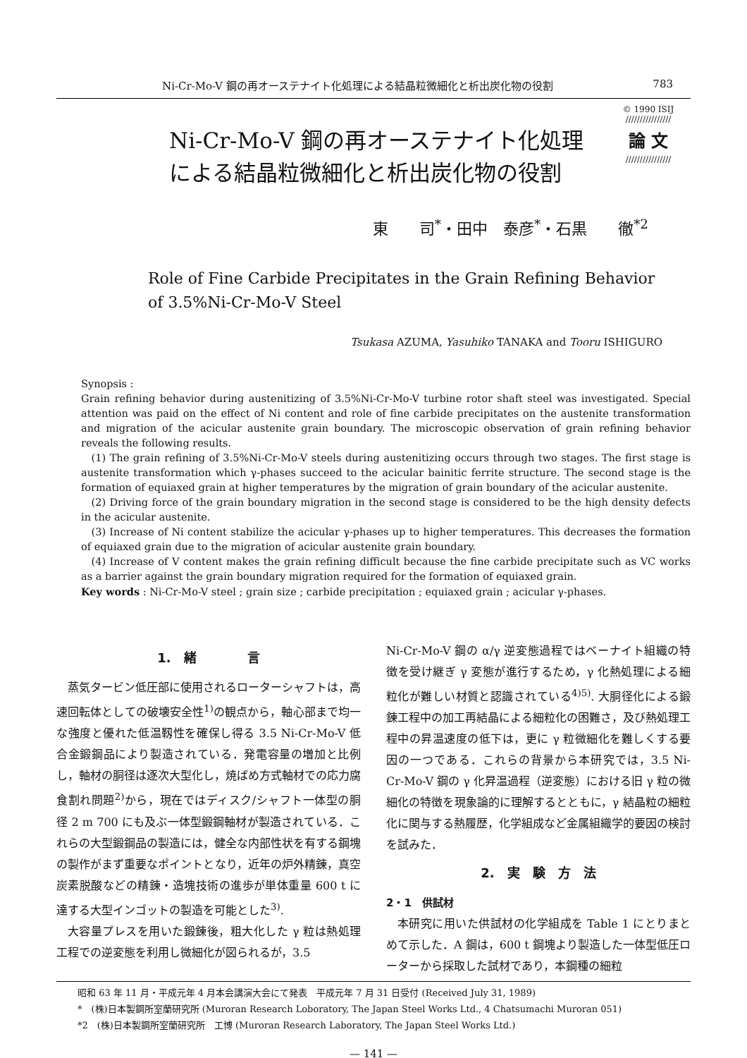Ni-Cr-Mo-V 鋼の再オーステナイト化処理による結晶粒微細化と析出炭化物の役割 783
Ni-Cr-Mo-V 鋼の再オーステナイト化処理
による結晶粒微細化と析出炭化物の役割
© 1990 ISIJ
////////////////
論 文
////////////////
東　　司<sup>*</sup>・田中　泰彦<sup>*</sup>・石黒　　徹<sup>*2</sup>
Role of Fine Carbide Precipitates in the Grain Refining Behavior
of 3.5%Ni-Cr-Mo-V Steel
Tsukasa AZUMA, Yasuhiko TANAKA and Tooru ISHIGURO
Synopsis :
Grain refining behavior during austenitizing of 3.5%Ni-Cr-Mo-V turbine rotor shaft steel was investigated. Special attention was paid on the effect of Ni content and role of fine carbide precipitates on the austenite transformation and migration of the acicular austenite grain boundary. The microscopic observation of grain refining behavior reveals the following results.
(1) The grain refining of 3.5%Ni-Cr-Mo-V steels during austenitizing occurs through two stages. The first stage is austenite transformation which γ-phases succeed to the acicular bainitic ferrite structure. The second stage is the formation of equiaxed grain at higher temperatures by the migration of grain boundary of the acicular austenite.
(2) Driving force of the grain boundary migration in the second stage is considered to be the high density defects in the acicular austenite.
(3) Increase of Ni content stabilize the acicular γ-phases up to higher temperatures. This decreases the formation of equiaxed grain due to the migration of acicular austenite grain boundary.
(4) Increase of V content makes the grain refining difficult because the fine carbide precipitate such as VC works as a barrier against the grain boundary migration required for the formation of equiaxed grain.
Key words : Ni-Cr-Mo-V steel ; grain size ; carbide precipitation ; equiaxed grain ; acicular γ-phases.
1.　緒　　　　言
蒸気タービン低圧部に使用されるローターシャフトは，高速回転体としての破壊安全性<sup>1)</sup>の観点から，軸心部まで均一な強度と優れた低温靱性を確保し得る 3.5 Ni-Cr-Mo-V 低合金鍛鋼品により製造されている．発電容量の増加と比例し，軸材の胴径は逐次大型化し，焼ばめ方式軸材での応力腐食割れ問題<sup>2)</sup>から，現在ではディスク/シャフト一体型の胴径 2 m 700 にも及ぶ一体型鍛鋼軸材が製造されている．これらの大型鍛鋼品の製造には，健全な内部性状を有する鋼塊の製作がまず重要なポイントとなり，近年の炉外精錬，真空炭素脱酸などの精錬・造塊技術の進歩が単体重量 600 t に達する大型インゴットの製造を可能とした<sup>3)</sup>.
大容量プレスを用いた鍛錬後，粗大化した γ 粒は熱処理工程での逆変態を利用し微細化が図られるが，3.5
Ni-Cr-Mo-V 鋼の α/γ 逆変態過程ではベーナイト組織の特徴を受け継ぎ γ 変態が進行するため，γ 化熱処理による細粒化が難しい材質と認識されている<sup>4)5)</sup>. 大胴径化による鍛錬工程中の加工再結晶による細粒化の困難さ，及び熱処理工程中の昇温速度の低下は，更に γ 粒微細化を難しくする要因の一つである．これらの背景から本研究では，3.5 Ni-Cr-Mo-V 鋼の γ 化昇温過程（逆変態）における旧 γ 粒の微細化の特徴を現象論的に理解するとともに，γ 結晶粒の細粒化に関与する熱履歴，化学組成など金属組織学的要因の検討を試みた．
2.　実　験　方　法
2・1　供試材
本研究に用いた供試材の化学組成を Table 1 にとりまとめて示した．A 鋼は，600 t 鋼塊より製造した一体型低圧ローターから採取した試材であり，本鋼種の細粒
昭和 63 年 11 月・平成元年 4 月本会講演大会にて発表　平成元年 7 月 31 日受付 (Received July 31, 1989)
*　(株)日本製鋼所室蘭研究所 (Muroran Research Loboratory, The Japan Steel Works Ltd., 4 Chatsumachi Muroran 051)
*2　(株)日本製鋼所室蘭研究所　工博 (Muroran Research Laboratory, The Japan Steel Works Ltd.)
— 141 —